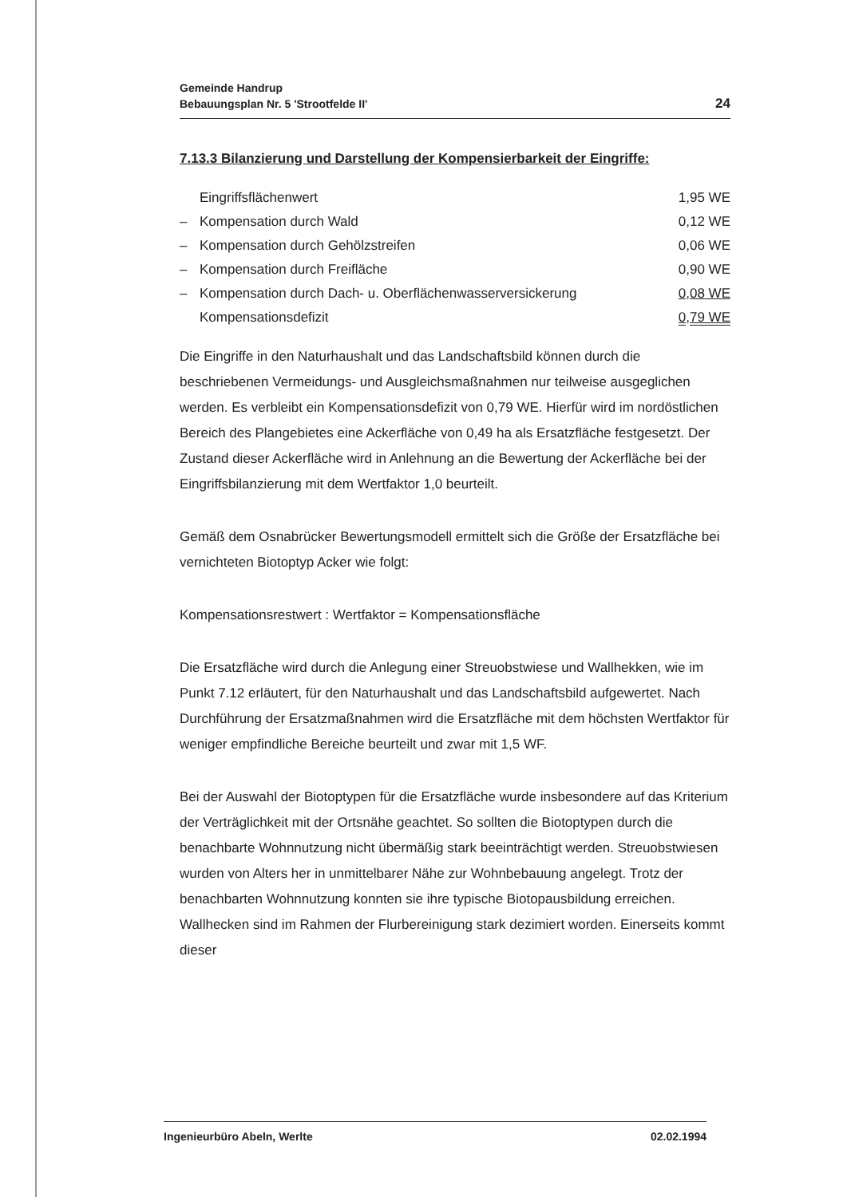Gemeinde Handrup
Bebauungsplan Nr. 5 'Strootfelde II'
24
7.13.3 Bilanzierung und Darstellung der Kompensierbarkeit der Eingriffe:
| | Eingriffsflächenwert | 1,95 WE |
| – | Kompensation durch Wald | 0,12 WE |
| – | Kompensation durch Gehölzstreifen | 0,06 WE |
| – | Kompensation durch Freifläche | 0,90 WE |
| – | Kompensation durch Dach- u. Oberflächenwasserversickerung | 0,08 WE |
| | Kompensationsdefizit | 0,79 WE |
Die Eingriffe in den Naturhaushalt und das Landschaftsbild können durch die beschriebenen Vermeidungs- und Ausgleichsmaßnahmen nur teilweise ausgeglichen werden. Es verbleibt ein Kompensationsdefizit von 0,79 WE. Hierfür wird im nordöstlichen Bereich des Plangebietes eine Ackerfläche von 0,49 ha als Ersatzfläche festgesetzt. Der Zustand dieser Ackerfläche wird in Anlehnung an die Bewertung der Ackerfläche bei der Eingriffsbilanzierung mit dem Wertfaktor 1,0 beurteilt.
Gemäß dem Osnabrücker Bewertungsmodell ermittelt sich die Größe der Ersatzfläche bei vernichteten Biotoptyp Acker wie folgt:
Kompensationsrestwert : Wertfaktor = Kompensationsfläche
Die Ersatzfläche wird durch die Anlegung einer Streuobstwiese und Wallhekken, wie im Punkt 7.12 erläutert, für den Naturhaushalt und das Landschaftsbild aufgewertet. Nach Durchführung der Ersatzmaßnahmen wird die Ersatzfläche mit dem höchsten Wertfaktor für weniger empfindliche Bereiche beurteilt und zwar mit 1,5 WF.
Bei der Auswahl der Biotoptypen für die Ersatzfläche wurde insbesondere auf das Kriterium der Verträglichkeit mit der Ortsnähe geachtet. So sollten die Biotoptypen durch die benachbarte Wohnnutzung nicht übermäßig stark beeinträchtigt werden. Streuobstwiesen wurden von Alters her in unmittelbarer Nähe zur Wohnbebauung angelegt. Trotz der benachbarten Wohnnutzung konnten sie ihre typische Biotopausbildung erreichen. Wallhecken sind im Rahmen der Flurbereinigung stark dezimiert worden. Einerseits kommt dieser
Ingenieurbüro Abeln, Werlte 02.02.1994